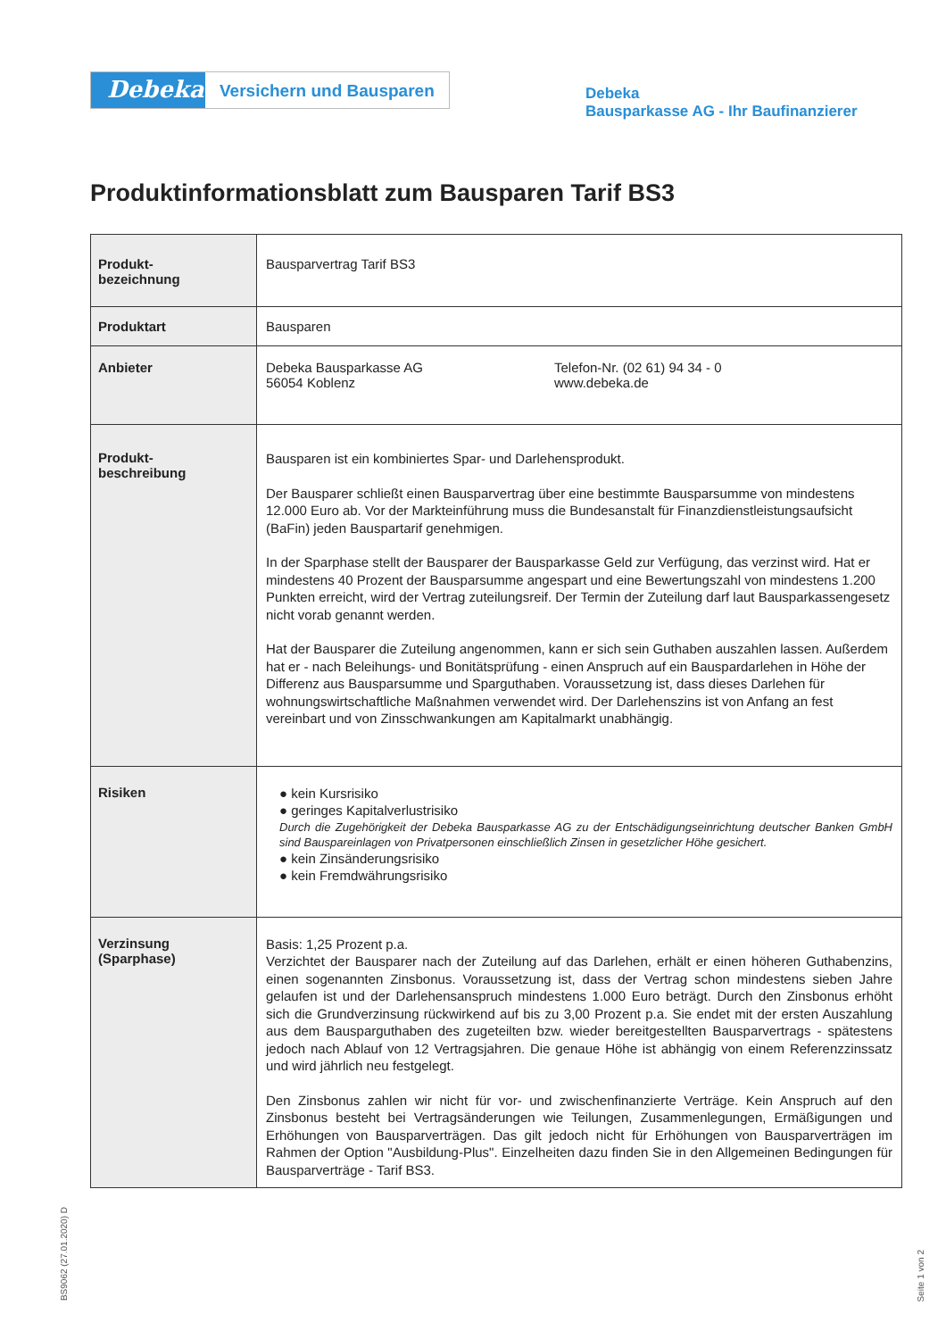Debeka
Versichern und Bausparen
Debeka
Bausparkasse AG - Ihr Baufinanzierer
Produktinformationsblatt zum Bausparen Tarif BS3
| Produkt- bezeichnung | Bausparvertrag Tarif BS3 |
| Produktart | Bausparen |
| Anbieter | Debeka Bausparkasse AG 56054 Koblenz Telefon-Nr. (02 61) 94 34 - 0 www.debeka.de |
| Produkt- beschreibung | Bausparen ist ein kombiniertes Spar- und Darlehensprodukt. Der Bausparer schließt einen Bausparvertrag über eine bestimmte Bausparsumme von mindestens 12.000 Euro ab. Vor der Markteinführung muss die Bundesanstalt für Finanzdienstleistungsaufsicht (BaFin) jeden Bauspartarif genehmigen. In der Sparphase stellt der Bausparer der Bausparkasse Geld zur Verfügung, das verzinst wird. Hat er mindestens 40 Prozent der Bausparsumme angespart und eine Bewertungszahl von mindestens 1.200 Punkten erreicht, wird der Vertrag zuteilungsreif. Der Termin der Zuteilung darf laut Bausparkassengesetz nicht vorab genannt werden. Hat der Bausparer die Zuteilung angenommen, kann er sich sein Guthaben auszahlen lassen. Außerdem hat er - nach Beleihungs- und Bonitätsprüfung - einen Anspruch auf ein Bauspardarlehen in Höhe der Differenz aus Bausparsumme und Sparguthaben. Voraussetzung ist, dass dieses Darlehen für wohnungswirtschaftliche Maßnahmen verwendet wird. Der Darlehenszins ist von Anfang an fest vereinbart und von Zinsschwankungen am Kapitalmarkt unabhängig. |
| Risiken | ● kein Kursrisiko ● geringes Kapitalverlustrisiko Durch die Zugehörigkeit der Debeka Bausparkasse AG zu der Entschädigungseinrichtung deutscher Banken GmbH sind Bauspareinlagen von Privatpersonen einschließlich Zinsen in gesetzlicher Höhe gesichert. ● kein Zinsänderungsrisiko ● kein Fremdwährungsrisiko |
| Verzinsung (Sparphase) | Basis: 1,25 Prozent p.a. Verzichtet der Bausparer nach der Zuteilung auf das Darlehen, erhält er einen höheren Guthabenzins, einen sogenannten Zinsbonus. Voraussetzung ist, dass der Vertrag schon mindestens sieben Jahre gelaufen ist und der Darlehensanspruch mindestens 1.000 Euro beträgt. Durch den Zinsbonus erhöht sich die Grundverzinsung rückwirkend auf bis zu 3,00 Prozent p.a. Sie endet mit der ersten Auszahlung aus dem Bausparguthaben des zugeteilten bzw. wieder bereitgestellten Bausparvertrags - spätestens jedoch nach Ablauf von 12 Vertragsjahren. Die genaue Höhe ist abhängig von einem Referenzzinssatz und wird jährlich neu festgelegt. Den Zinsbonus zahlen wir nicht für vor- und zwischenfinanzierte Verträge. Kein Anspruch auf den Zinsbonus besteht bei Vertragsänderungen wie Teilungen, Zusammenlegungen, Ermäßigungen und Erhöhungen von Bausparverträgen. Das gilt jedoch nicht für Erhöhungen von Bausparverträgen im Rahmen der Option "Ausbildung-Plus". Einzelheiten dazu finden Sie in den Allgemeinen Bedingungen für Bausparverträge - Tarif BS3. |
BS9062 (27.01.2020) D
Seite 1 von 2